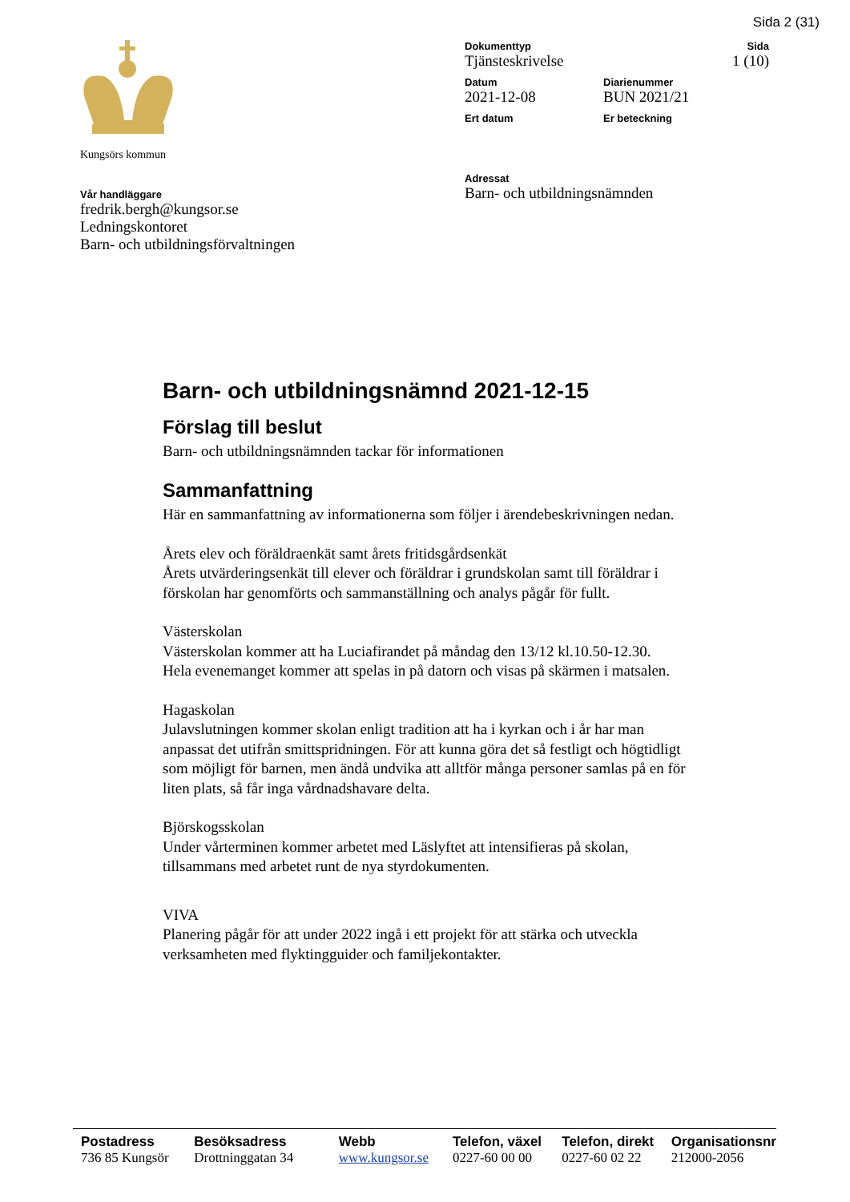Sida 2 (31)
Kungsörs kommun
Vår handläggare
fredrik.bergh@kungsor.se
Ledningskontoret
Barn- och utbildningsförvaltningen
Dokumenttyp
Tjänsteskrivelse
Sida
1 (10)
Datum
2021-12-08
Diarienummer
BUN 2021/21
Ert datum Er beteckning
Adressat
Barn- och utbildningsnämnden
Barn- och utbildningsnämnd 2021-12-15
Förslag till beslut
Barn- och utbildningsnämnden tackar för informationen
Sammanfattning
Här en sammanfattning av informationerna som följer i ärendebeskrivningen nedan.
Årets elev och föräldraenkät samt årets fritidsgårdsenkät
Årets utvärderingsenkät till elever och föräldrar i grundskolan samt till föräldrar i förskolan har genomförts och sammanställning och analys pågår för fullt.
Västerskolan
Västerskolan kommer att ha Luciafirandet på måndag den 13/12 kl.10.50-12.30.
Hela evenemanget kommer att spelas in på datorn och visas på skärmen i matsalen.
Hagaskolan
Julavslutningen kommer skolan enligt tradition att ha i kyrkan och i år har man anpassat det utifrån smittspridningen. För att kunna göra det så festligt och högtidligt som möjligt för barnen, men ändå undvika att alltför många personer samlas på en för liten plats, så får inga vårdnadshavare delta.
Björskogsskolan
Under vårterminen kommer arbetet med Läslyftet att intensifieras på skolan, tillsammans med arbetet runt de nya styrdokumenten.
VIVA
Planering pågår för att under 2022 ingå i ett projekt för att stärka och utveckla verksamheten med flyktingguider och familjekontakter.
Postadress
736 85 Kungsör
Besöksadress
Drottninggatan 34
Webb
www.kungsor.se
Telefon, växel
0227-60 00 00
Telefon, direkt
0227-60 02 22
Organisationsnr
212000-2056